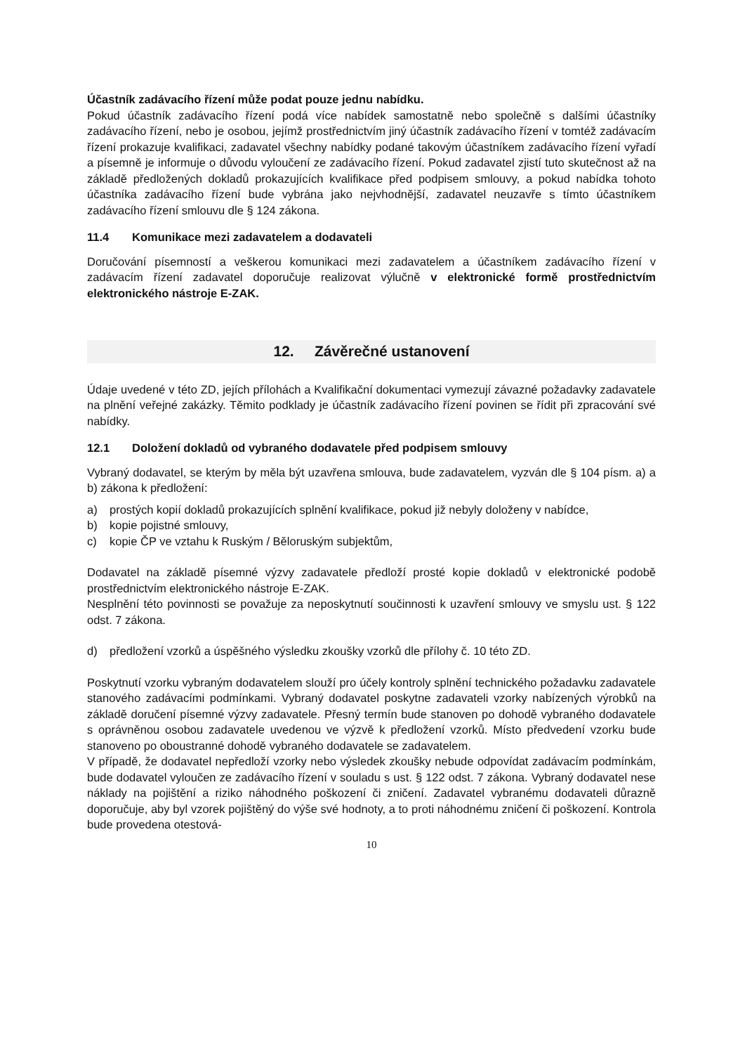Účastník zadávacího řízení může podat pouze jednu nabídku.
Pokud účastník zadávacího řízení podá více nabídek samostatně nebo společně s dalšími účastníky zadávacího řízení, nebo je osobou, jejímž prostřednictvím jiný účastník zadávacího řízení v tomtéž zadávacím řízení prokazuje kvalifikaci, zadavatel všechny nabídky podané takovým účastníkem zadávacího řízení vyřadí a písemně je informuje o důvodu vyloučení ze zadávacího řízení. Pokud zadavatel zjistí tuto skutečnost až na základě předložených dokladů prokazujících kvalifikace před podpisem smlouvy, a pokud nabídka tohoto účastníka zadávacího řízení bude vybrána jako nejvhodnější, zadavatel neuzavře s tímto účastníkem zadávacího řízení smlouvu dle § 124 zákona.
11.4 Komunikace mezi zadavatelem a dodavateli
Doručování písemností a veškerou komunikaci mezi zadavatelem a účastníkem zadávacího řízení v zadávacím řízení zadavatel doporučuje realizovat výlučně v elektronické formě prostřednictvím elektronického nástroje E-ZAK.
12. Závěrečné ustanovení
Údaje uvedené v této ZD, jejích přílohách a Kvalifikační dokumentaci vymezují závazné požadavky zadavatele na plnění veřejné zakázky. Těmito podklady je účastník zadávacího řízení povinen se řídit při zpracování své nabídky.
12.1 Doložení dokladů od vybraného dodavatele před podpisem smlouvy
Vybraný dodavatel, se kterým by měla být uzavřena smlouva, bude zadavatelem, vyzván dle § 104 písm. a) a b) zákona k předložení:
a) prostých kopií dokladů prokazujících splnění kvalifikace, pokud již nebyly doloženy v nabídce,
b) kopie pojistné smlouvy,
c) kopie ČP ve vztahu k Ruským / Běloruským subjektům,
Dodavatel na základě písemné výzvy zadavatele předloží prosté kopie dokladů v elektronické podobě prostřednictvím elektronického nástroje E-ZAK.
Nesplnění této povinnosti se považuje za neposkytnutí součinnosti k uzavření smlouvy ve smyslu ust. § 122 odst. 7 zákona.
d) předložení vzorků a úspěšného výsledku zkoušky vzorků dle přílohy č. 10 této ZD.
Poskytnutí vzorku vybraným dodavatelem slouží pro účely kontroly splnění technického požadavku zadavatele stanového zadávacími podmínkami. Vybraný dodavatel poskytne zadavateli vzorky nabízených výrobků na základě doručení písemné výzvy zadavatele. Přesný termín bude stanoven po dohodě vybraného dodavatele s oprávněnou osobou zadavatele uvedenou ve výzvě k předložení vzorků. Místo předvedení vzorku bude stanoveno po oboustranné dohodě vybraného dodavatele se zadavatelem.
V případě, že dodavatel nepředloží vzorky nebo výsledek zkoušky nebude odpovídat zadávacím podmínkám, bude dodavatel vyloučen ze zadávacího řízení v souladu s ust. § 122 odst. 7 zákona. Vybraný dodavatel nese náklady na pojištění a riziko náhodného poškození či zničení. Zadavatel vybranému dodavateli důrazně doporučuje, aby byl vzorek pojištěný do výše své hodnoty, a to proti náhodnému zničení či poškození. Kontrola bude provedena otestová-
10